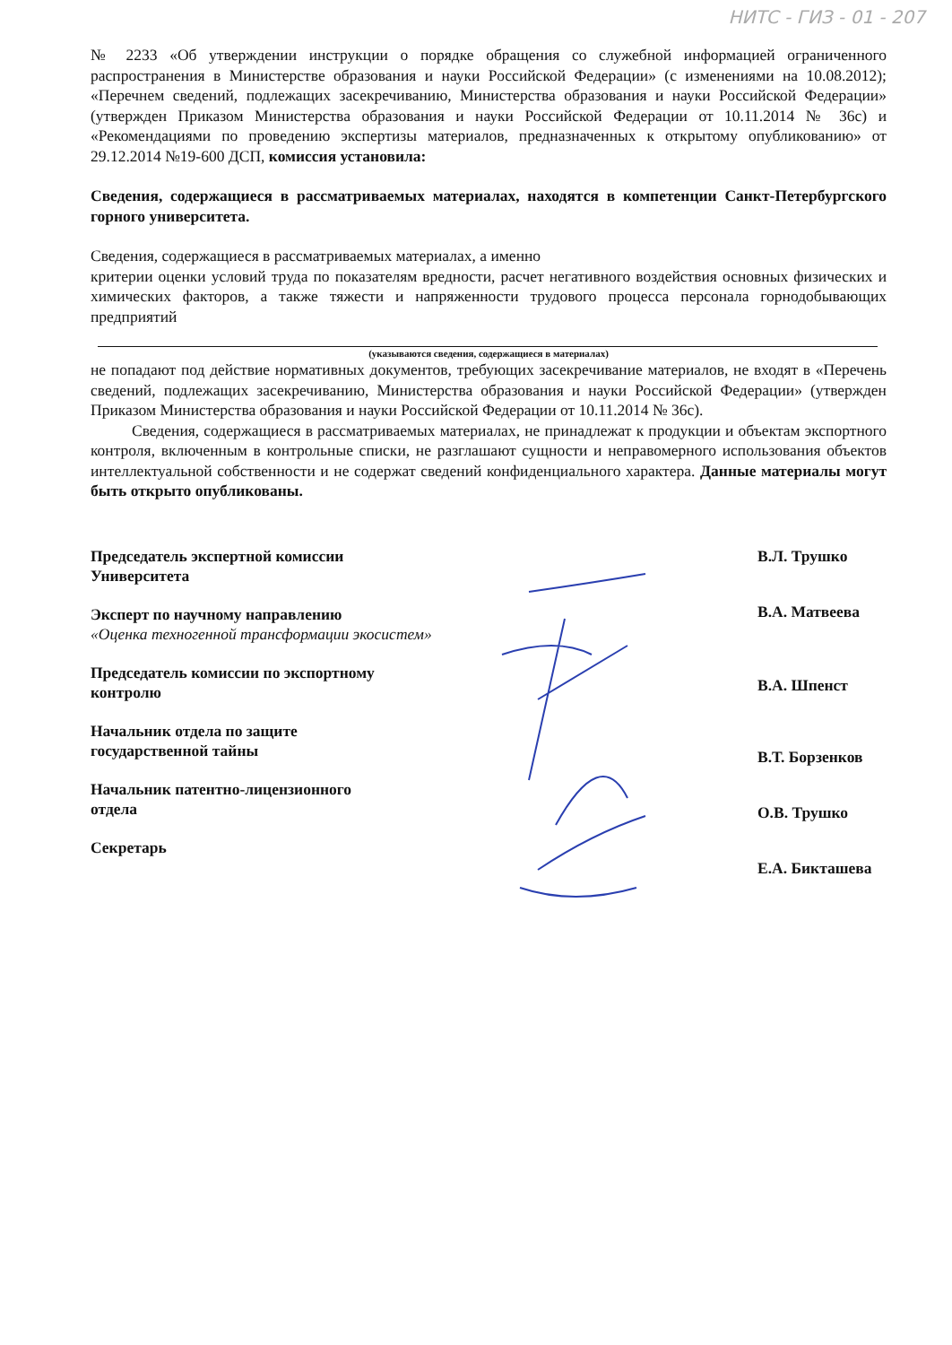НИТС - ГИЗ - 01 - 207
№ 2233 «Об утверждении инструкции о порядке обращения со служебной информацией ограниченного распространения в Министерстве образования и науки Российской Федерации» (с изменениями на 10.08.2012); «Перечнем сведений, подлежащих засекречиванию, Министерства образования и науки Российской Федерации» (утвержден Приказом Министерства образования и науки Российской Федерации от 10.11.2014 № 36с) и «Рекомендациями по проведению экспертизы материалов, предназначенных к открытому опубликованию» от 29.12.2014 №19-600 ДСП, комиссия установила:
Сведения, содержащиеся в рассматриваемых материалах, находятся в компетенции Санкт-Петербургского горного университета.
Сведения, содержащиеся в рассматриваемых материалах, а именно
критерии оценки условий труда по показателям вредности, расчет негативного воздействия основных физических и химических факторов, а также тяжести и напряженности трудового процесса персонала горнодобывающих предприятий
(указываются сведения, содержащиеся в материалах)
не попадают под действие нормативных документов, требующих засекречивание материалов, не входят в «Перечень сведений, подлежащих засекречиванию, Министерства образования и науки Российской Федерации» (утвержден Приказом Министерства образования и науки Российской Федерации от 10.11.2014 № 36с).
Сведения, содержащиеся в рассматриваемых материалах, не принадлежат к продукции и объектам экспортного контроля, включенным в контрольные списки, не разглашают сущности и неправомерного использования объектов интеллектуальной собственности и не содержат сведений конфиденциального характера. Данные материалы могут быть открыто опубликованы.
Председатель экспертной комиссии
Университета
Эксперт по научному направлению
«Оценка техногенной трансформации экосистем»
Председатель комиссии по экспортному
контролю
Начальник отдела по защите
государственной тайны
Начальник патентно-лицензионного
отдела
Секретарь
В.Л. Трушко
В.А. Матвеева
В.А. Шпенст
В.Т. Борзенков
О.В. Трушко
Е.А. Бикташева